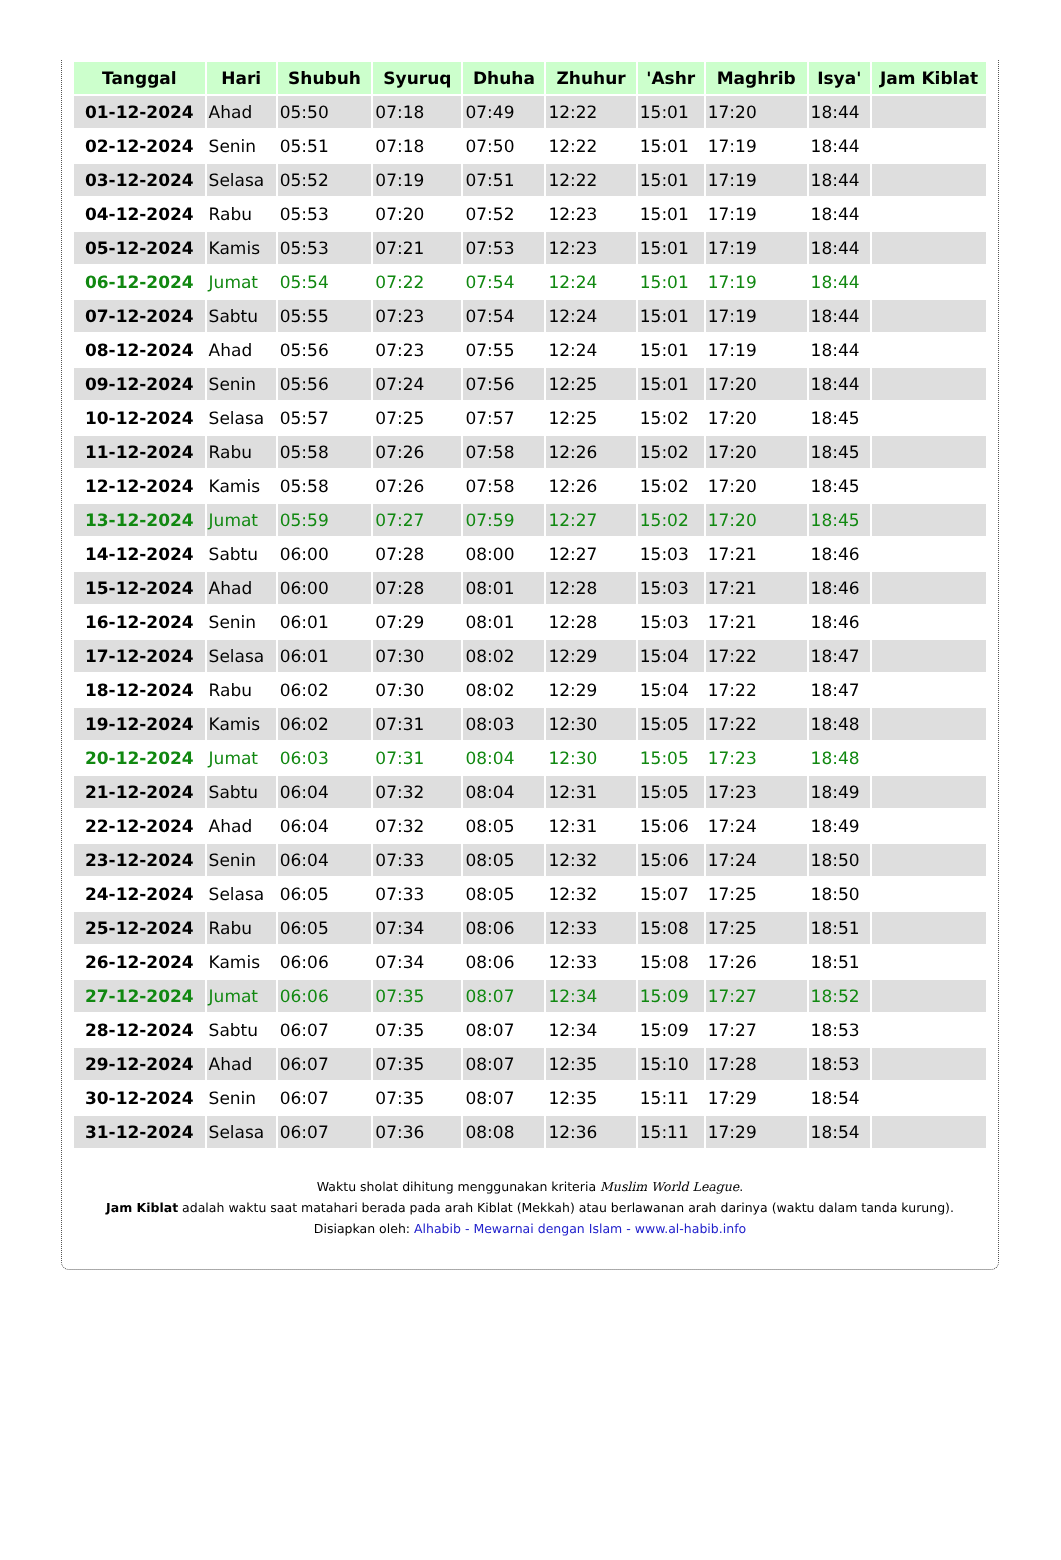| Tanggal | Hari | Shubuh | Syuruq | Dhuha | Zhuhur | 'Ashr | Maghrib | Isya' | Jam Kiblat |
| --- | --- | --- | --- | --- | --- | --- | --- | --- | --- |
| 01-12-2024 | Ahad | 05:50 | 07:18 | 07:49 | 12:22 | 15:01 | 17:20 | 18:44 | |
| 02-12-2024 | Senin | 05:51 | 07:18 | 07:50 | 12:22 | 15:01 | 17:19 | 18:44 | |
| 03-12-2024 | Selasa | 05:52 | 07:19 | 07:51 | 12:22 | 15:01 | 17:19 | 18:44 | |
| 04-12-2024 | Rabu | 05:53 | 07:20 | 07:52 | 12:23 | 15:01 | 17:19 | 18:44 | |
| 05-12-2024 | Kamis | 05:53 | 07:21 | 07:53 | 12:23 | 15:01 | 17:19 | 18:44 | |
| 06-12-2024 | Jumat | 05:54 | 07:22 | 07:54 | 12:24 | 15:01 | 17:19 | 18:44 | |
| 07-12-2024 | Sabtu | 05:55 | 07:23 | 07:54 | 12:24 | 15:01 | 17:19 | 18:44 | |
| 08-12-2024 | Ahad | 05:56 | 07:23 | 07:55 | 12:24 | 15:01 | 17:19 | 18:44 | |
| 09-12-2024 | Senin | 05:56 | 07:24 | 07:56 | 12:25 | 15:01 | 17:20 | 18:44 | |
| 10-12-2024 | Selasa | 05:57 | 07:25 | 07:57 | 12:25 | 15:02 | 17:20 | 18:45 | |
| 11-12-2024 | Rabu | 05:58 | 07:26 | 07:58 | 12:26 | 15:02 | 17:20 | 18:45 | |
| 12-12-2024 | Kamis | 05:58 | 07:26 | 07:58 | 12:26 | 15:02 | 17:20 | 18:45 | |
| 13-12-2024 | Jumat | 05:59 | 07:27 | 07:59 | 12:27 | 15:02 | 17:20 | 18:45 | |
| 14-12-2024 | Sabtu | 06:00 | 07:28 | 08:00 | 12:27 | 15:03 | 17:21 | 18:46 | |
| 15-12-2024 | Ahad | 06:00 | 07:28 | 08:01 | 12:28 | 15:03 | 17:21 | 18:46 | |
| 16-12-2024 | Senin | 06:01 | 07:29 | 08:01 | 12:28 | 15:03 | 17:21 | 18:46 | |
| 17-12-2024 | Selasa | 06:01 | 07:30 | 08:02 | 12:29 | 15:04 | 17:22 | 18:47 | |
| 18-12-2024 | Rabu | 06:02 | 07:30 | 08:02 | 12:29 | 15:04 | 17:22 | 18:47 | |
| 19-12-2024 | Kamis | 06:02 | 07:31 | 08:03 | 12:30 | 15:05 | 17:22 | 18:48 | |
| 20-12-2024 | Jumat | 06:03 | 07:31 | 08:04 | 12:30 | 15:05 | 17:23 | 18:48 | |
| 21-12-2024 | Sabtu | 06:04 | 07:32 | 08:04 | 12:31 | 15:05 | 17:23 | 18:49 | |
| 22-12-2024 | Ahad | 06:04 | 07:32 | 08:05 | 12:31 | 15:06 | 17:24 | 18:49 | |
| 23-12-2024 | Senin | 06:04 | 07:33 | 08:05 | 12:32 | 15:06 | 17:24 | 18:50 | |
| 24-12-2024 | Selasa | 06:05 | 07:33 | 08:05 | 12:32 | 15:07 | 17:25 | 18:50 | |
| 25-12-2024 | Rabu | 06:05 | 07:34 | 08:06 | 12:33 | 15:08 | 17:25 | 18:51 | |
| 26-12-2024 | Kamis | 06:06 | 07:34 | 08:06 | 12:33 | 15:08 | 17:26 | 18:51 | |
| 27-12-2024 | Jumat | 06:06 | 07:35 | 08:07 | 12:34 | 15:09 | 17:27 | 18:52 | |
| 28-12-2024 | Sabtu | 06:07 | 07:35 | 08:07 | 12:34 | 15:09 | 17:27 | 18:53 | |
| 29-12-2024 | Ahad | 06:07 | 07:35 | 08:07 | 12:35 | 15:10 | 17:28 | 18:53 | |
| 30-12-2024 | Senin | 06:07 | 07:35 | 08:07 | 12:35 | 15:11 | 17:29 | 18:54 | |
| 31-12-2024 | Selasa | 06:07 | 07:36 | 08:08 | 12:36 | 15:11 | 17:29 | 18:54 | |
Waktu sholat dihitung menggunakan kriteria Muslim World League.
Jam Kiblat adalah waktu saat matahari berada pada arah Kiblat (Mekkah) atau berlawanan arah darinya (waktu dalam tanda kurung).
Disiapkan oleh: Alhabib - Mewarnai dengan Islam - www.al-habib.info